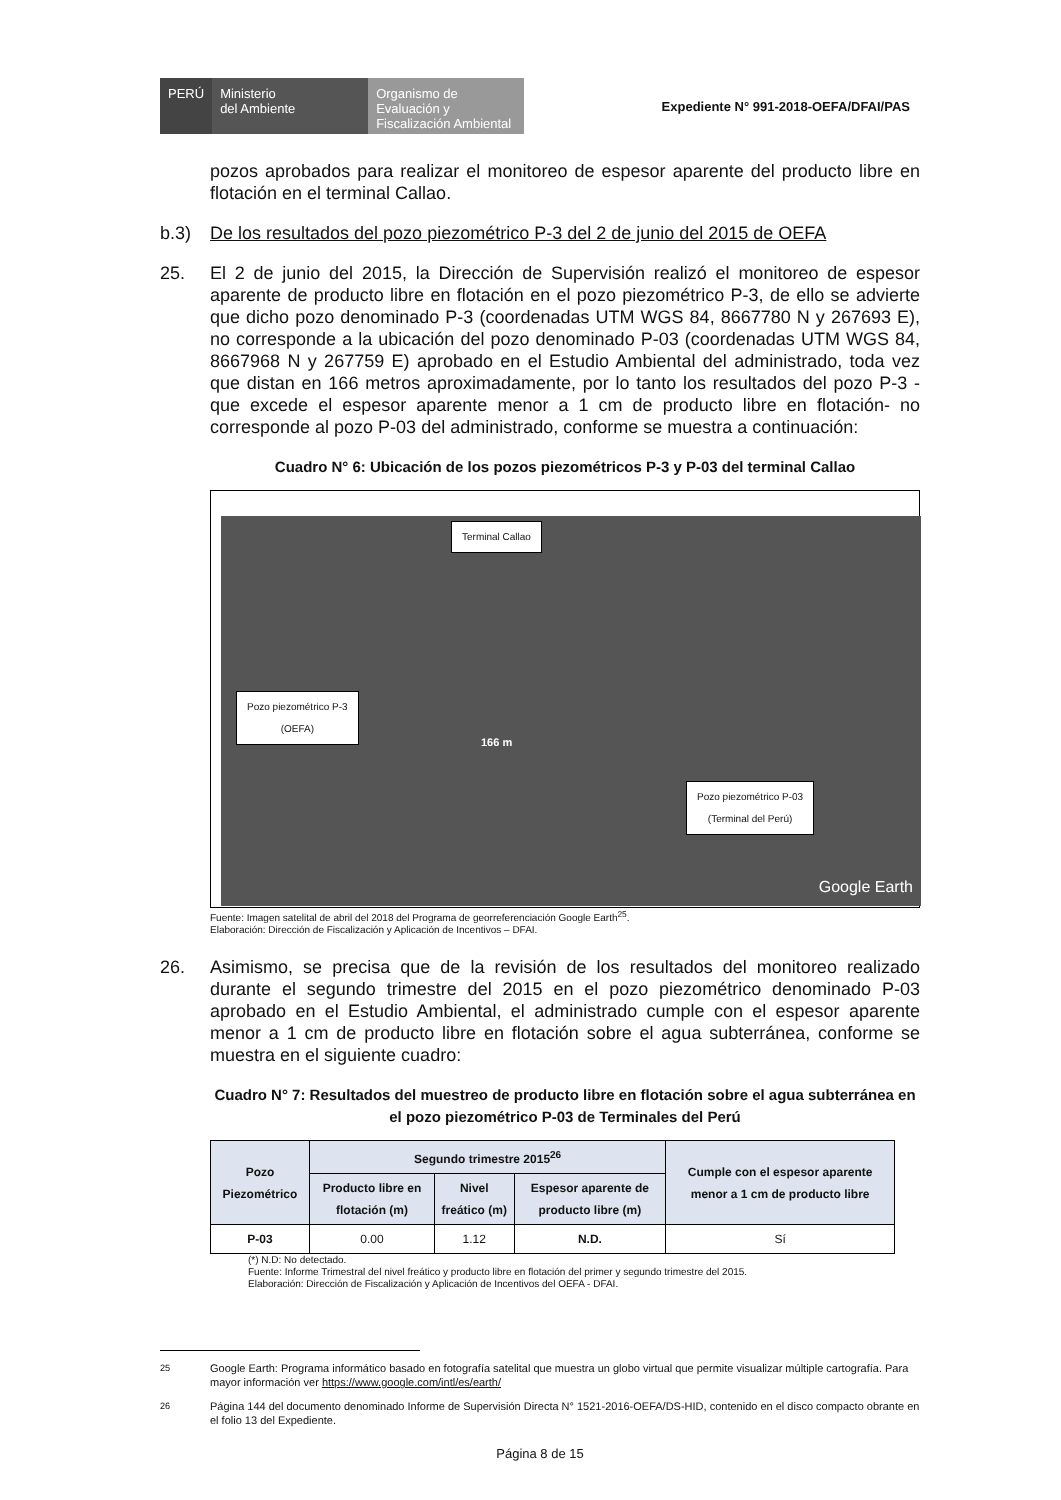PERÚ
Ministerio
del Ambiente
Organismo de Evaluación y Fiscalización Ambiental
Expediente N° 991-2018-OEFA/DFAI/PAS
pozos aprobados para realizar el monitoreo de espesor aparente del producto libre en flotación en el terminal Callao.
b.3) De los resultados del pozo piezométrico P-3 del 2 de junio del 2015 de OEFA
25. El 2 de junio del 2015, la Dirección de Supervisión realizó el monitoreo de espesor aparente de producto libre en flotación en el pozo piezométrico P-3, de ello se advierte que dicho pozo denominado P-3 (coordenadas UTM WGS 84, 8667780 N y 267693 E), no corresponde a la ubicación del pozo denominado P-03 (coordenadas UTM WGS 84, 8667968 N y 267759 E) aprobado en el Estudio Ambiental del administrado, toda vez que distan en 166 metros aproximadamente, por lo tanto los resultados del pozo P-3 -que excede el espesor aparente menor a 1 cm de producto libre en flotación- no corresponde al pozo P-03 del administrado, conforme se muestra a continuación:
Cuadro N° 6: Ubicación de los pozos piezométricos P-3 y P-03 del terminal Callao
Terminal Callao
Pozo piezométrico P-3
(OEFA)
Pozo piezométrico P-03
(Terminal del Perú)
166 m
Google Earth
Fuente: Imagen satelital de abril del 2018 del Programa de georreferenciación Google Earth<sup>25</sup>.
Elaboración: Dirección de Fiscalización y Aplicación de Incentivos – DFAI.
26. Asimismo, se precisa que de la revisión de los resultados del monitoreo realizado durante el segundo trimestre del 2015 en el pozo piezométrico denominado P-03 aprobado en el Estudio Ambiental, el administrado cumple con el espesor aparente menor a 1 cm de producto libre en flotación sobre el agua subterránea, conforme se muestra en el siguiente cuadro:
Cuadro N° 7: Resultados del muestreo de producto libre en flotación sobre el agua subterránea en el pozo piezométrico P-03 de Terminales del Perú
| Pozo Piezométrico | Segundo trimestre 2015<sup>26</sup> | | | Cumple con el espesor aparente menor a 1 cm de producto libre |
| --- | --- | --- | --- | --- |
| | Producto libre en flotación (m) | Nivel freático (m) | Espesor aparente de producto libre (m) | |
| P-03 | 0.00 | 1.12 | N.D. | Sí |
(*) N.D: No detectado.
Fuente: Informe Trimestral del nivel freático y producto libre en flotación del primer y segundo trimestre del 2015.
Elaboración: Dirección de Fiscalización y Aplicación de Incentivos del OEFA - DFAI.
<sup>25</sup> Google Earth: Programa informático basado en fotografía satelital que muestra un globo virtual que permite visualizar múltiple cartografía. Para mayor información ver https://www.google.com/intl/es/earth/
<sup>26</sup> Página 144 del documento denominado Informe de Supervisión Directa N° 1521-2016-OEFA/DS-HID, contenido en el disco compacto obrante en el folio 13 del Expediente.
Página 8 de 15